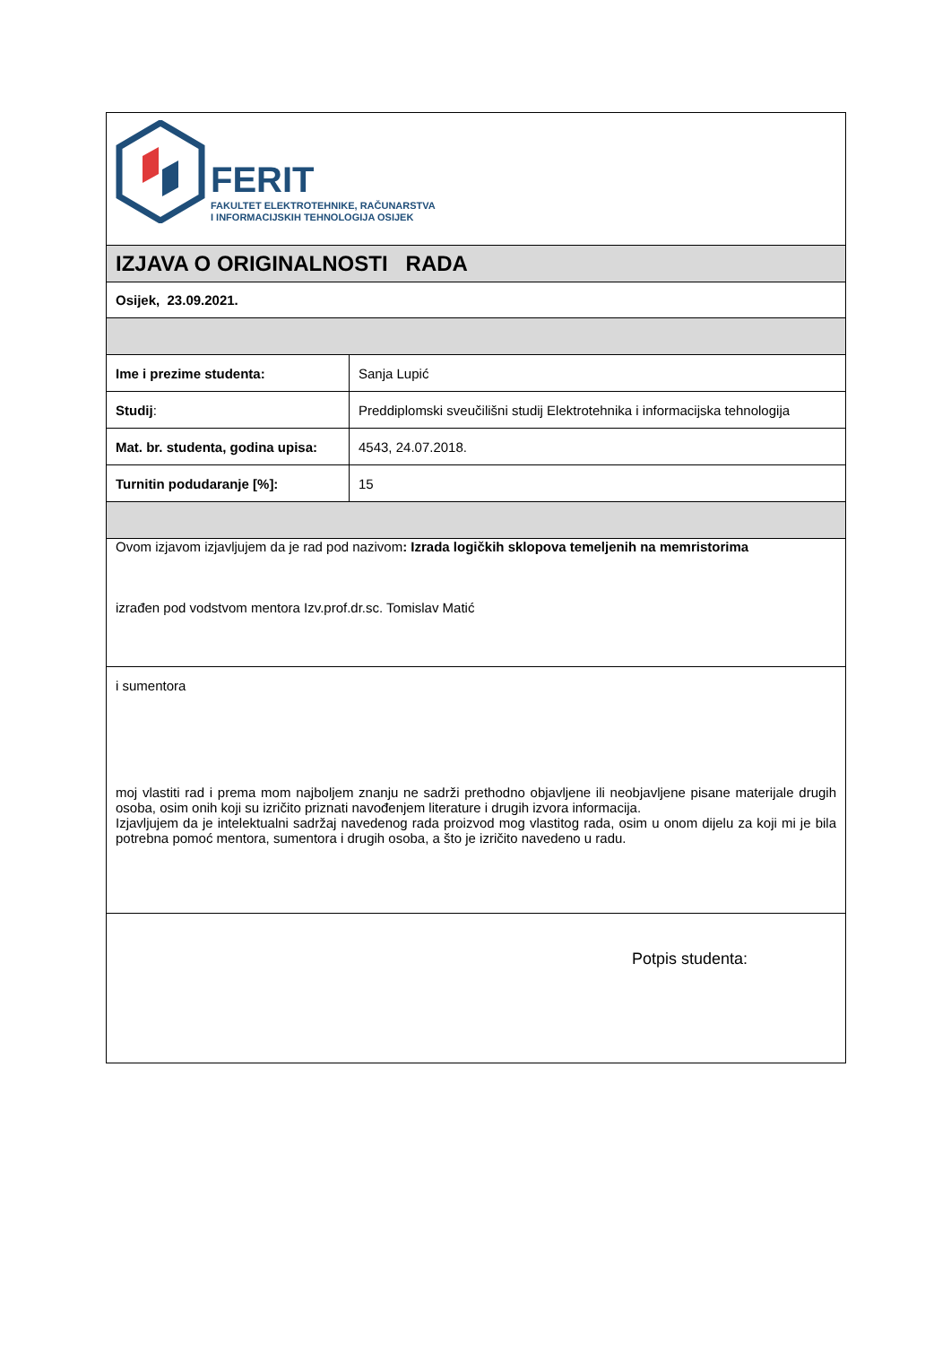| FERIT FAKULTET ELEKTROTEHNIKE, RAČUNARSTVA I INFORMACIJSKIH TEHNOLOGIJA OSIJEK | |
| IZJAVA O ORIGINALNOSTI RADA | |
| Osijek, 23.09.2021. | |
| Ime i prezime studenta: | Sanja Lupić |
| Studij : | Preddiplomski sveučilišni studij Elektrotehnika i informacijska tehnologija |
| Mat. br. studenta, godina upisa: | 4543, 24.07.2018. |
| Turnitin podudaranje [%]: | 15 |
| Ovom izjavom izjavljujem da je rad pod nazivom : Izrada logičkih sklopova temeljenih na memristorima izrađen pod vodstvom mentora Izv.prof.dr.sc. Tomislav Matić | |
| i sumentora moj vlastiti rad i prema mom najboljem znanju ne sadrži prethodno objavljene ili neobjavljene pisane materijale drugih osoba, osim onih koji su izričito priznati navođenjem literature i drugih izvora informacija. Izjavljujem da je intelektualni sadržaj navedenog rada proizvod mog vlastitog rada, osim u onom dijelu za koji mi je bila potrebna pomoć mentora, sumentora i drugih osoba, a što je izričito navedeno u radu. | |
| Potpis studenta: | |